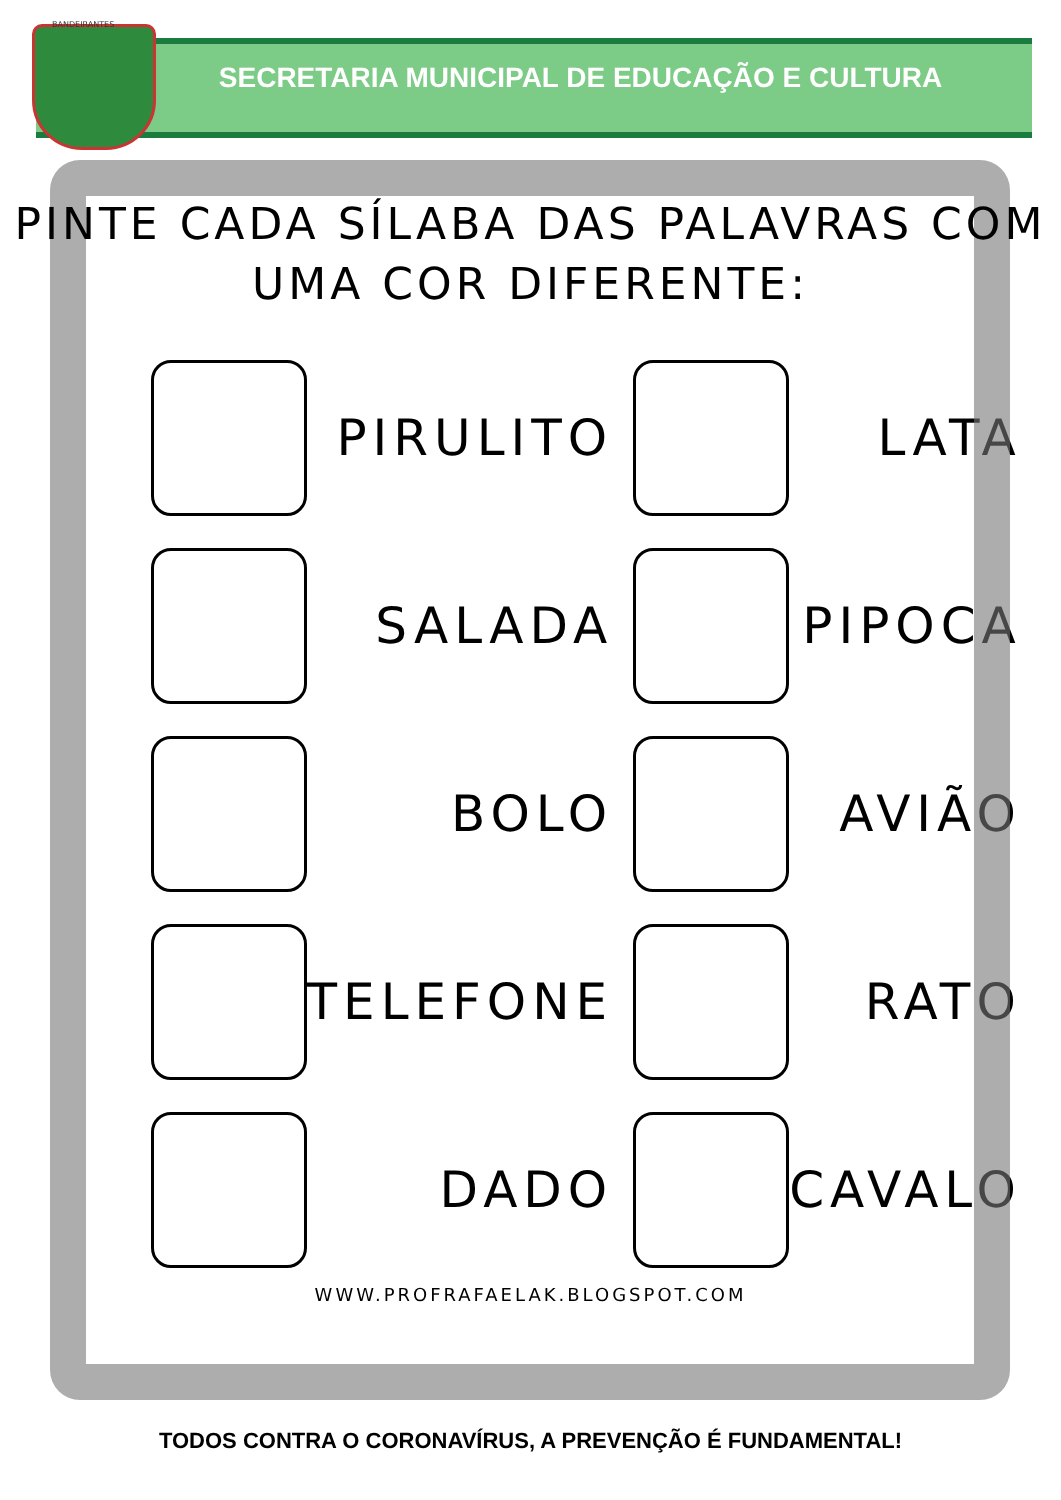BANDEIRANTES
SECRETARIA MUNICIPAL DE EDUCAÇÃO E CULTURA
PINTE CADA SÍLABA DAS PALAVRAS COM
UMA COR DIFERENTE:
PIRULITO
LATA
SALADA
PIPOCA
BOLO
AVIÃO
TELEFONE
RATO
DADO
CAVALO
WWW.PROFRAFAELAK.BLOGSPOT.COM
TODOS CONTRA O CORONAVÍRUS, A PREVENÇÃO É FUNDAMENTAL!